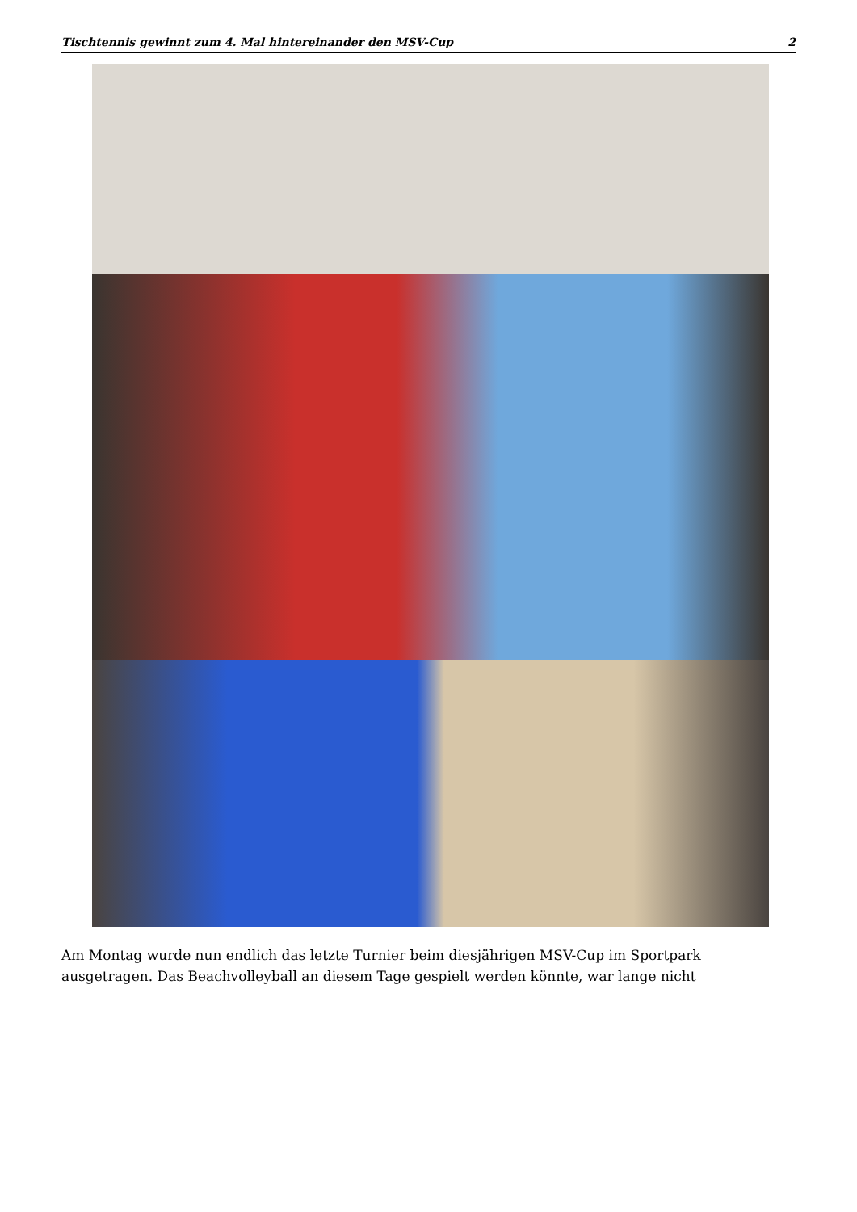Tischtennis gewinnt zum 4. Mal hintereinander den MSV-Cup 2
Am Montag wurde nun endlich das letzte Turnier beim diesjährigen MSV-Cup im Sportpark ausgetragen. Das Beachvolleyball an diesem Tage gespielt werden könnte, war lange nicht